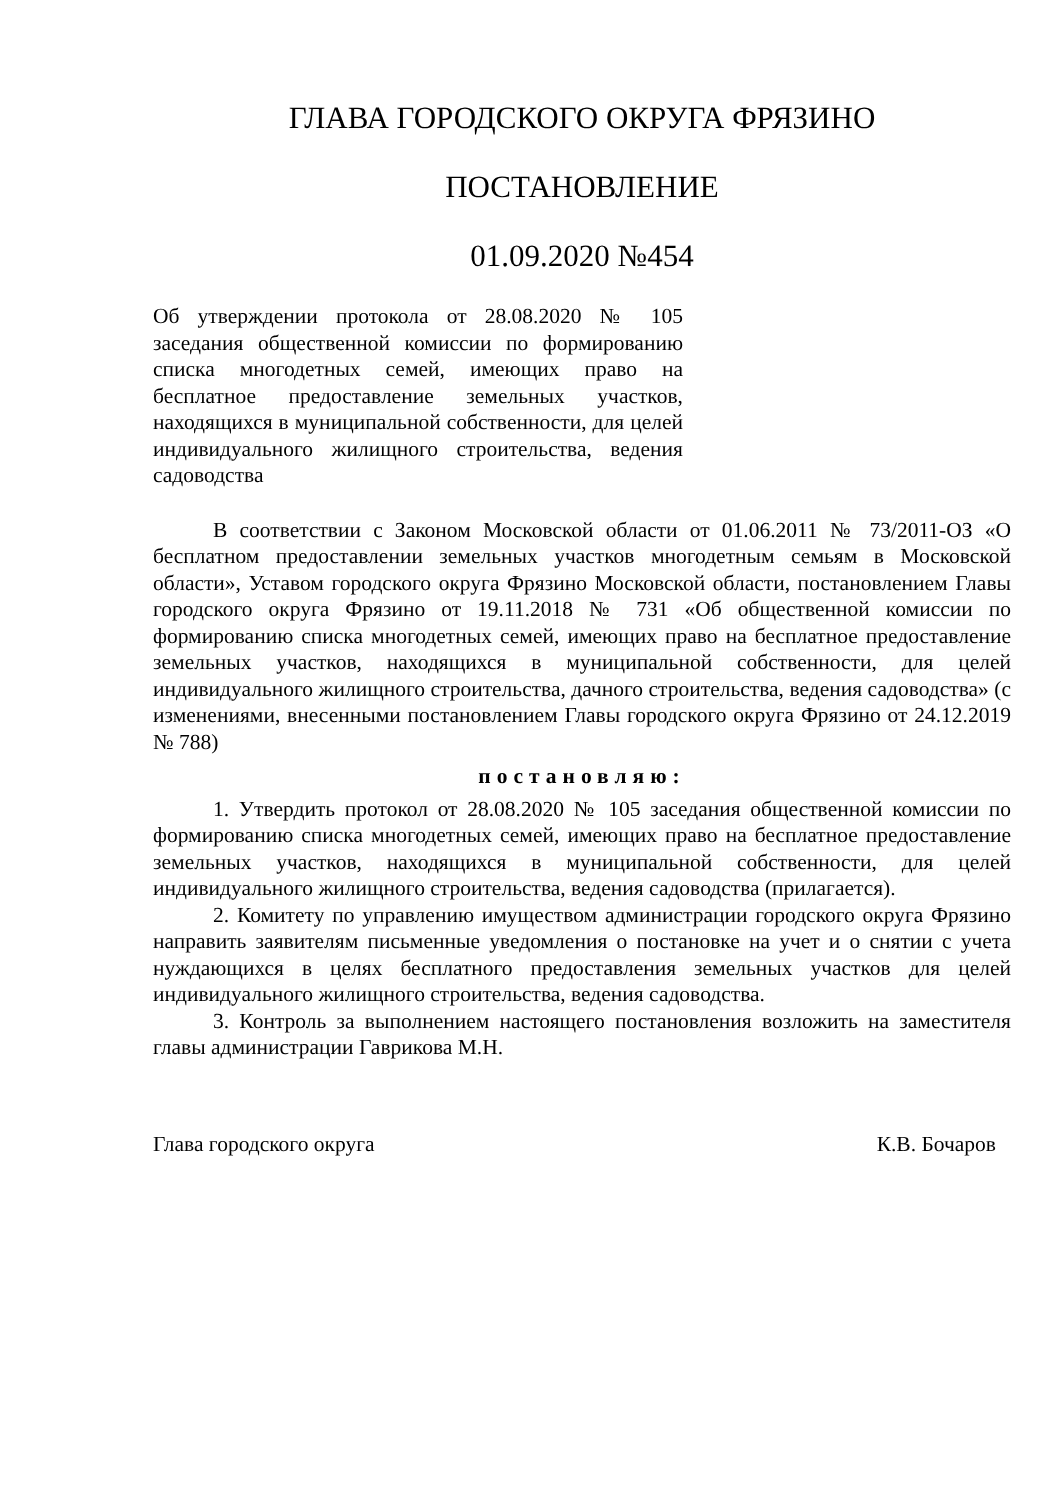ГЛАВА ГОРОДСКОГО ОКРУГА ФРЯЗИНО
ПОСТАНОВЛЕНИЕ
01.09.2020 №454
Об утверждении протокола от 28.08.2020 № 105 заседания общественной комиссии по формированию списка многодетных семей, имеющих право на бесплатное предоставление земельных участков, находящихся в муниципальной собственности, для целей индивидуального жилищного строительства, ведения садоводства
В соответствии с Законом Московской области от 01.06.2011 № 73/2011-ОЗ «О бесплатном предоставлении земельных участков многодетным семьям в Московской области», Уставом городского округа Фрязино Московской области, постановлением Главы городского округа Фрязино от 19.11.2018 № 731 «Об общественной комиссии по формированию списка многодетных семей, имеющих право на бесплатное предоставление земельных участков, находящихся в муниципальной собственности, для целей индивидуального жилищного строительства, дачного строительства, ведения садоводства» (с изменениями, внесенными постановлением Главы городского округа Фрязино от 24.12.2019 № 788)
постановляю:
1. Утвердить протокол от 28.08.2020 № 105 заседания общественной комиссии по формированию списка многодетных семей, имеющих право на бесплатное предоставление земельных участков, находящихся в муниципальной собственности, для целей индивидуального жилищного строительства, ведения садоводства (прилагается).
2. Комитету по управлению имуществом администрации городского округа Фрязино направить заявителям письменные уведомления о постановке на учет и о снятии с учета нуждающихся в целях бесплатного предоставления земельных участков для целей индивидуального жилищного строительства, ведения садоводства.
3. Контроль за выполнением настоящего постановления возложить на заместителя главы администрации Гаврикова М.Н.
Глава городского округа К.В. Бочаров